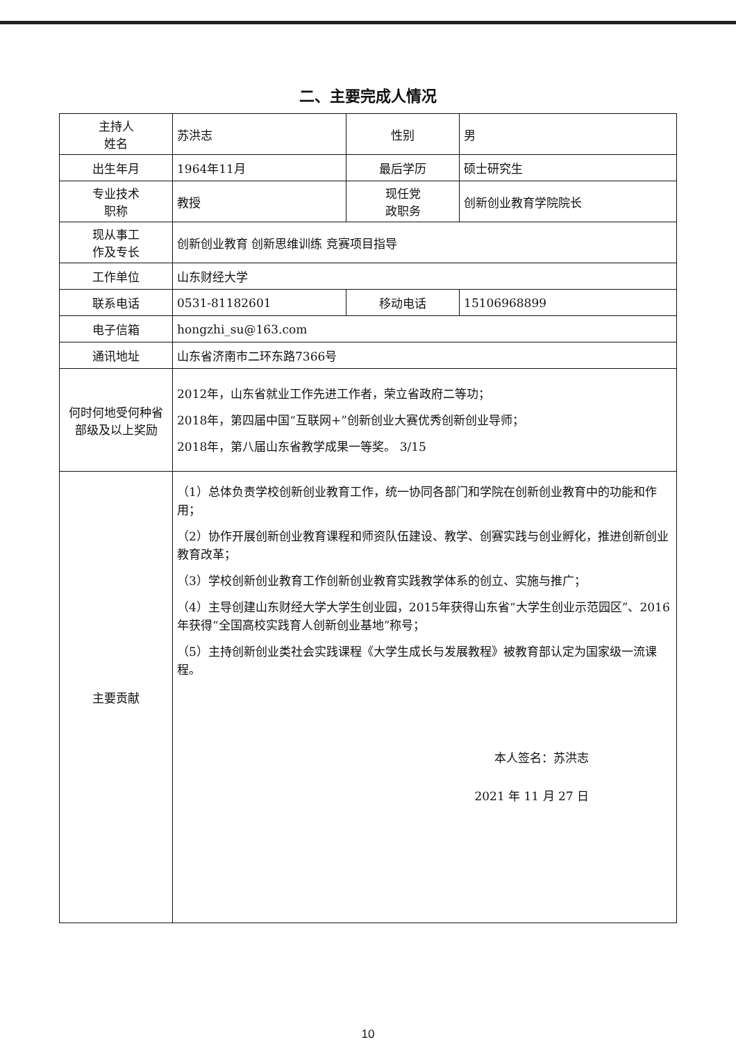二、主要完成人情况
| 主持人 姓名 | 苏洪志 | 性别 | 男 |
| 出生年月 | 1964年11月 | 最后学历 | 硕士研究生 |
| 专业技术 职称 | 教授 | 现任党 政职务 | 创新创业教育学院院长 |
| 现从事工 作及专长 | 创新创业教育 创新思维训练 竞赛项目指导 | | |
| 工作单位 | 山东财经大学 | | |
| 联系电话 | 0531-81182601 | 移动电话 | 15106968899 |
| 电子信箱 | hongzhi_su@163.com | | |
| 通讯地址 | 山东省济南市二环东路7366号 | | |
| 何时何地受何种省部级及以上奖励 | 2012年，山东省就业工作先进工作者，荣立省政府二等功； 2018年，第四届中国“互联网+”创新创业大赛优秀创新创业导师； 2018年，第八届山东省教学成果一等奖。 3/15 | | |
| 主要贡献 | （1）总体负责学校创新创业教育工作，统一协同各部门和学院在创新创业教育中的功能和作用； （2）协作开展创新创业教育课程和师资队伍建设、教学、创赛实践与创业孵化，推进创新创业教育改革； （3）学校创新创业教育工作创新创业教育实践教学体系的创立、实施与推广； （4）主导创建山东财经大学大学生创业园，2015年获得山东省“大学生创业示范园区”、2016年获得“全国高校实践育人创新创业基地”称号； （5）主持创新创业类社会实践课程《大学生成长与发展教程》被教育部认定为国家级一流课程。 本人签名：苏洪志 2021 年 11 月 27 日 | | |
10